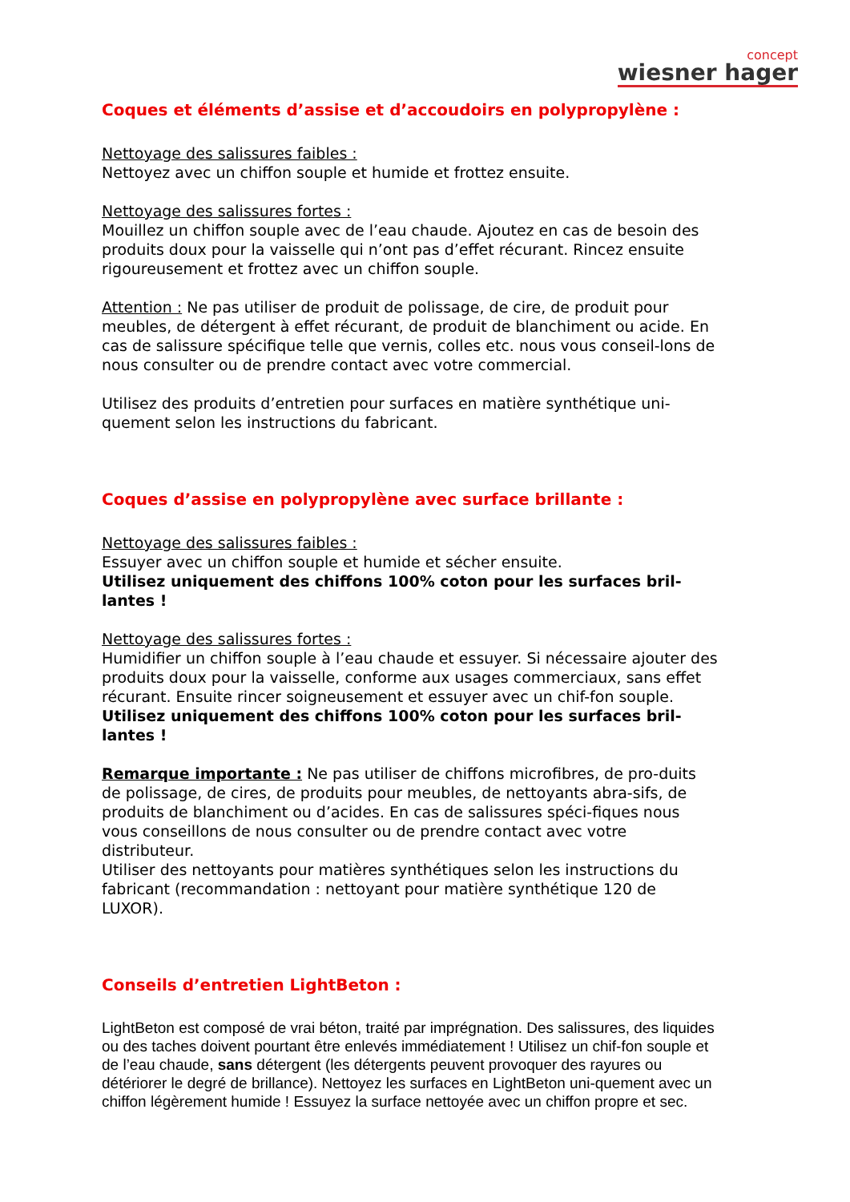concept
wiesner hager
Coques et éléments d’assise et d’accoudoirs en polypropylène :
Nettoyage des salissures faibles :
Nettoyez avec un chiffon souple et humide et frottez ensuite.
Nettoyage des salissures fortes :
Mouillez un chiffon souple avec de l’eau chaude. Ajoutez en cas de besoin des produits doux pour la vaisselle qui n’ont pas d’effet récurant. Rincez ensuite rigoureusement et frottez avec un chiffon souple.
Attention : Ne pas utiliser de produit de polissage, de cire, de produit pour meubles, de détergent à effet récurant, de produit de blanchiment ou acide. En cas de salissure spécifique telle que vernis, colles etc. nous vous conseil-lons de nous consulter ou de prendre contact avec votre commercial.
Utilisez des produits d’entretien pour surfaces en matière synthétique uni-quement selon les instructions du fabricant.
Coques d’assise en polypropylène avec surface brillante :
Nettoyage des salissures faibles :
Essuyer avec un chiffon souple et humide et sécher ensuite.
Utilisez uniquement des chiffons 100% coton pour les surfaces bril-lantes !
Nettoyage des salissures fortes :
Humidifier un chiffon souple à l’eau chaude et essuyer. Si nécessaire ajouter des produits doux pour la vaisselle, conforme aux usages commerciaux, sans effet récurant. Ensuite rincer soigneusement et essuyer avec un chif-fon souple.
Utilisez uniquement des chiffons 100% coton pour les surfaces bril-lantes !
Remarque importante : Ne pas utiliser de chiffons microfibres, de pro-duits de polissage, de cires, de produits pour meubles, de nettoyants abra-sifs, de produits de blanchiment ou d’acides. En cas de salissures spéci-fiques nous vous conseillons de nous consulter ou de prendre contact avec votre distributeur.
Utiliser des nettoyants pour matières synthétiques selon les instructions du fabricant (recommandation : nettoyant pour matière synthétique 120 de LUXOR).
Conseils d’entretien LightBeton :
LightBeton est composé de vrai béton, traité par imprégnation. Des salissures, des liquides ou des taches doivent pourtant être enlevés immédiatement ! Utilisez un chif-fon souple et de l’eau chaude, sans détergent (les détergents peuvent provoquer des rayures ou détériorer le degré de brillance). Nettoyez les surfaces en LightBeton uni-quement avec un chiffon légèrement humide ! Essuyez la surface nettoyée avec un chiffon propre et sec.